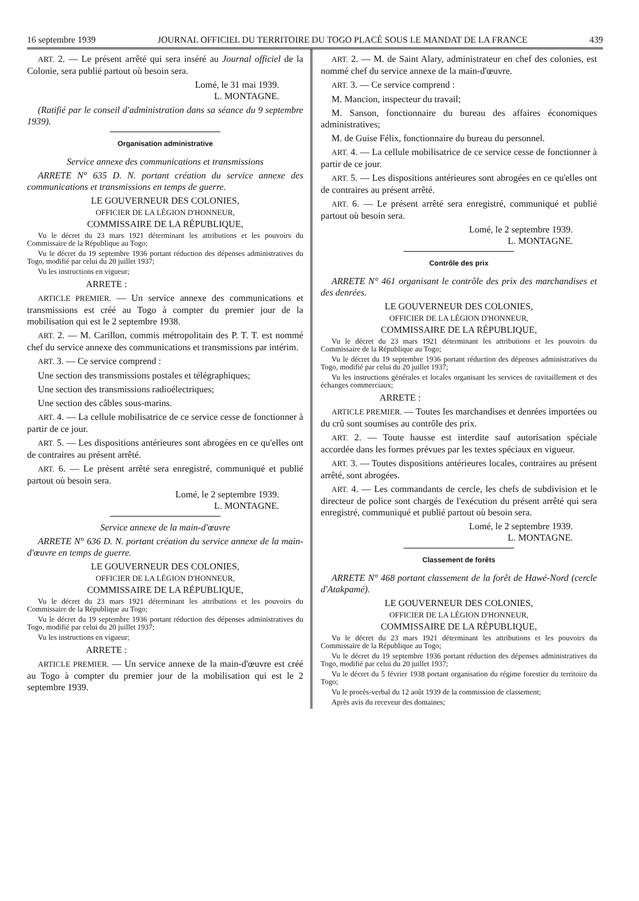16 septembre 1939 JOURNAL OFFICIEL DU TERRITOIRE DU TOGO PLACÉ SOUS LE MANDAT DE LA FRANCE 439
ART. 2. — Le présent arrêté qui sera inséré au Journal officiel de la Colonie, sera publié partout où besoin sera.
Lomé, le 31 mai 1939.
L. MONTAGNE.
(Ratifié par le conseil d'administration dans sa séance du 9 septembre 1939).
Organisation administrative
Service annexe des communications et transmissions
ARRETE N° 635 D. N. portant création du service annexe des communications et transmissions en temps de guerre.
LE GOUVERNEUR DES COLONIES,
OFFICIER DE LA LÉGION D'HONNEUR,
COMMISSAIRE DE LA RÉPUBLIQUE,
Vu le décret du 23 mars 1921 déterminant les attributions et les pouvoirs du Commissaire de la République au Togo;
Vu le décret du 19 septembre 1936 portant réduction des dépenses administratives du Togo, modifié par celui du 20 juillet 1937;
Vu les instructions en vigueur;
ARRETE :
ARTICLE PREMIER. — Un service annexe des communications et transmissions est créé au Togo à compter du premier jour de la mobilisation qui est le 2 septembre 1938.
ART. 2. — M. Carillon, commis métropolitain des P. T. T. est nommé chef du service annexe des communications et transmissions par intérim.
ART. 3. — Ce service comprend :
Une section des transmissions postales et télégraphiques;
Une section des transmissions radioélectriques;
Une section des câbles sous-marins.
ART. 4. — La cellule mobilisatrice de ce service cesse de fonctionner à partir de ce jour.
ART. 5. — Les dispositions antérieures sont abrogées en ce qu'elles ont de contraires au présent arrêté.
ART. 6. — Le présent arrêté sera enregistré, communiqué et publié partout où besoin sera.
Lomé, le 2 septembre 1939.
L. MONTAGNE.
Service annexe de la main-d'œuvre
ARRETE N° 636 D. N. portant création du service annexe de la main-d'œuvre en temps de guerre.
LE GOUVERNEUR DES COLONIES,
OFFICIER DE LA LÉGION D'HONNEUR,
COMMISSAIRE DE LA RÉPUBLIQUE,
Vu le décret du 23 mars 1921 déterminant les attributions et les pouvoirs du Commissaire de la République au Togo;
Vu le décret du 19 septembre 1936 portant réduction des dépenses administratives du Togo, modifié par celui du 20 juillet 1937;
Vu les instructions en vigueur;
ARRETE :
ARTICLE PREMIER. — Un service annexe de la main-d'œuvre est créé au Togo à compter du premier jour de la mobilisation qui est le 2 septembre 1939.
ART. 2. — M. de Saint Alary, administrateur en chef des colonies, est nommé chef du service annexe de la main-d'œuvre.
ART. 3. — Ce service comprend :
M. Mancion, inspecteur du travail;
M. Sanson, fonctionnaire du bureau des affaires économiques administratives;
M. de Guise Félix, fonctionnaire du bureau du personnel.
ART. 4. — La cellule mobilisatrice de ce service cesse de fonctionner à partir de ce jour.
ART. 5. — Les dispositions antérieures sont abrogées en ce qu'elles ont de contraires au présent arrêté.
ART. 6. — Le présent arrêté sera enregistré, communiqué et publié partout où besoin sera.
Lomé, le 2 septembre 1939.
L. MONTAGNE.
Contrôle des prix
ARRETE N° 461 organisant le contrôle des prix des marchandises et des denrées.
LE GOUVERNEUR DES COLONIES,
OFFICIER DE LA LÉGION D'HONNEUR,
COMMISSAIRE DE LA RÉPUBLIQUE,
Vu le décret du 23 mars 1921 déterminant les attributions et les pouvoirs du Commissaire de la République au Togo;
Vu le décret du 19 septembre 1936 portant réduction des dépenses administratives du Togo, modifié par celui du 20 juillet 1937;
Vu les instructions générales et locales organisant les services de ravitaillement et des échanges commerciaux;
ARRETE :
ARTICLE PREMIER. — Toutes les marchandises et denrées importées ou du crû sont soumises au contrôle des prix.
ART. 2. — Toute hausse est interdite sauf autorisation spéciale accordée dans les formes prévues par les textes spéciaux en vigueur.
ART. 3. — Toutes dispositions antérieures locales, contraires au présent arrêté, sont abrogées.
ART. 4. — Les commandants de cercle, les chefs de subdivision et le directeur de police sont chargés de l'exécution du présent arrêté qui sera enregistré, communiqué et publié partout où besoin sera.
Lomé, le 2 septembre 1939.
L. MONTAGNE.
Classement de forêts
ARRETE N° 468 portant classement de la forêt de Hawé-Nord (cercle d'Atakpamé).
LE GOUVERNEUR DES COLONIES,
OFFICIER DE LA LÉGION D'HONNEUR,
COMMISSAIRE DE LA RÉPUBLIQUE,
Vu le décret du 23 mars 1921 déterminant les attributions et les pouvoirs du Commissaire de la République au Togo;
Vu le décret du 19 septembre 1936 portant réduction des dépenses administratives du Togo, modifié par celui du 20 juillet 1937;
Vu le décret du 5 février 1938 portant organisation du régime forestier du territoire du Togo;
Vu le procès-verbal du 12 août 1939 de la commission de classement;
Après avis du receveur des domaines;